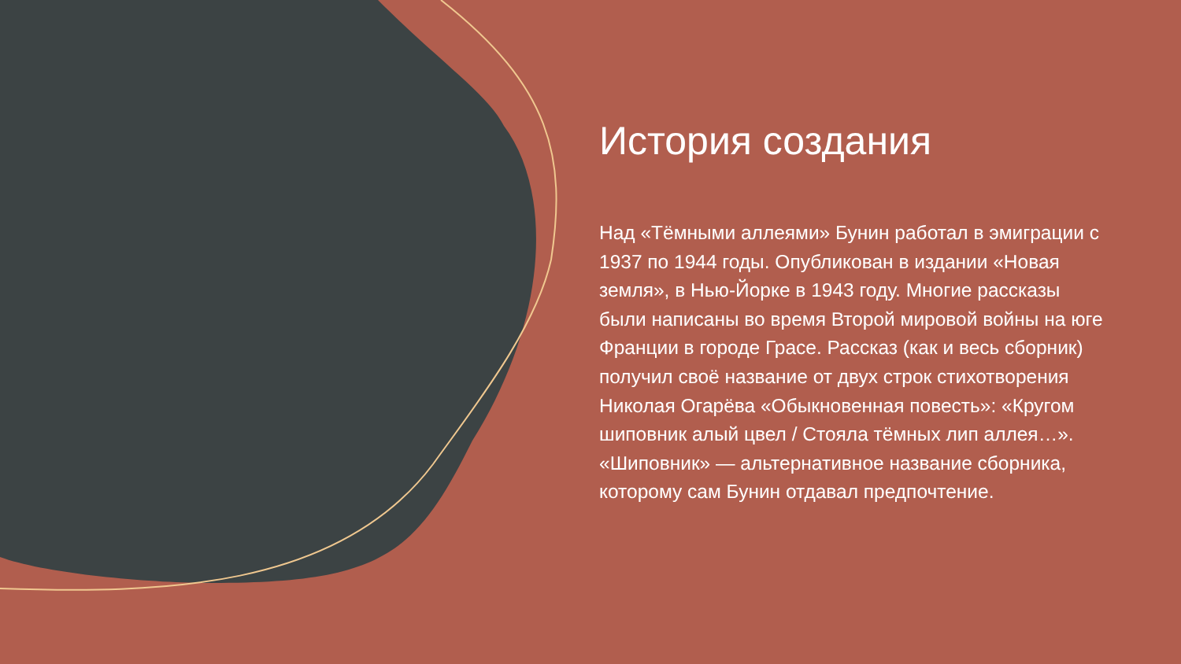История создания
Над «Тёмными аллеями» Бунин работал в эмиграции с 1937 по 1944 годы. Опубликован в издании «Новая земля», в Нью-Йорке в 1943 году. Многие рассказы были написаны во время Второй мировой войны на юге Франции в городе Грасе. Рассказ (как и весь сборник) получил своё название от двух строк стихотворения Николая Огарёва «Обыкновенная повесть»: «Кругом шиповник алый цвел / Стояла тёмных лип аллея…». «Шиповник» — альтернативное название сборника, которому сам Бунин отдавал предпочтение.